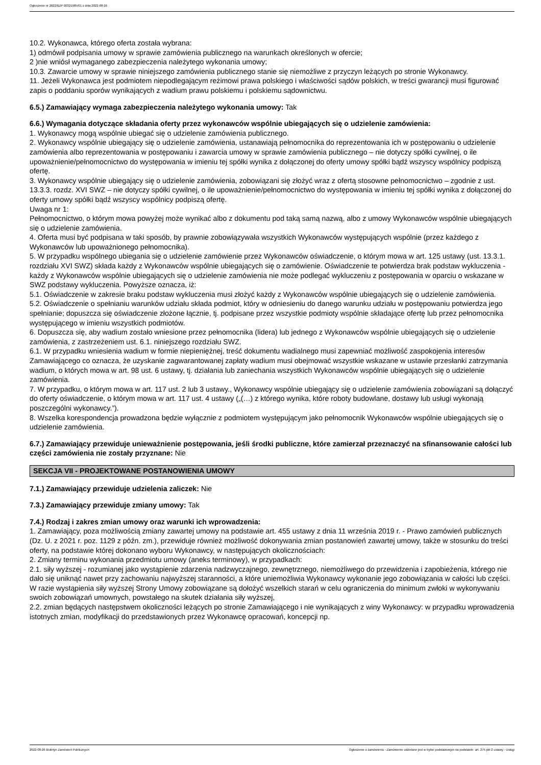Ogłoszenie nr 2022/BZP 00321985/01 z dnia 2022-08-26
10.2. Wykonawca, którego oferta została wybrana:
1) odmówił podpisania umowy w sprawie zamówienia publicznego na warunkach określonych w ofercie;
2 )nie wniósł wymaganego zabezpieczenia należytego wykonania umowy;
10.3. Zawarcie umowy w sprawie niniejszego zamówienia publicznego stanie się niemożliwe z przyczyn leżących po stronie Wykonawcy.
11. Jeżeli Wykonawca jest podmiotem niepodlegającym reżimowi prawa polskiego i właściwości sądów polskich, w treści gwarancji musi figurować zapis o poddaniu sporów wynikających z wadium prawu polskiemu i polskiemu sądownictwu.
6.5.) Zamawiający wymaga zabezpieczenia należytego wykonania umowy: Tak
6.6.) Wymagania dotyczące składania oferty przez wykonawców wspólnie ubiegających się o udzielenie zamówienia:
1. Wykonawcy mogą wspólnie ubiegać się o udzielenie zamówienia publicznego.
2. Wykonawcy wspólnie ubiegający się o udzielenie zamówienia, ustanawiają pełnomocnika do reprezentowania ich w postępowaniu o udzielenie zamówienia albo reprezentowania w postępowaniu i zawarcia umowy w sprawie zamówienia publicznego – nie dotyczy spółki cywilnej, o ile upoważnienie/pełnomocnictwo do występowania w imieniu tej spółki wynika z dołączonej do oferty umowy spółki bądź wszyscy wspólnicy podpiszą ofertę.
3. Wykonawcy wspólnie ubiegający się o udzielenie zamówienia, zobowiązani się złożyć wraz z ofertą stosowne pełnomocnictwo – zgodnie z ust. 13.3.3. rozdz. XVI SWZ – nie dotyczy spółki cywilnej, o ile upoważnienie/pełnomocnictwo do występowania w imieniu tej spółki wynika z dołączonej do oferty umowy spółki bądź wszyscy wspólnicy podpiszą ofertę.
Uwaga nr 1:
Pełnomocnictwo, o którym mowa powyżej może wynikać albo z dokumentu pod taką samą nazwą, albo z umowy Wykonawców wspólnie ubiegających się o udzielenie zamówienia.
4. Oferta musi być podpisana w taki sposób, by prawnie zobowiązywała wszystkich Wykonawców występujących wspólnie (przez każdego z Wykonawców lub upoważnionego pełnomocnika).
5. W przypadku wspólnego ubiegania się o udzielenie zamówienie przez Wykonawców oświadczenie, o którym mowa w art. 125 ustawy (ust. 13.3.1. rozdziału XVI SWZ) składa każdy z Wykonawców wspólnie ubiegających się o zamówienie. Oświadczenie te potwierdza brak podstaw wykluczenia -
każdy z Wykonawców wspólnie ubiegających się o udzielenie zamówienia nie może podlegać wykluczeniu z postępowania w oparciu o wskazane w SWZ podstawy wykluczenia. Powyższe oznacza, iż:
5.1. Oświadczenie w zakresie braku podstaw wykluczenia musi złożyć każdy z Wykonawców wspólnie ubiegających się o udzielenie zamówienia.
5.2. Oświadczenie o spełnianiu warunków udziału składa podmiot, który w odniesieniu do danego warunku udziału w postępowaniu potwierdza jego spełnianie; dopuszcza się oświadczenie złożone łącznie, tj. podpisane przez wszystkie podmioty wspólnie składające ofertę lub przez pełnomocnika występującego w imieniu wszystkich podmiotów.
6. Dopuszcza się, aby wadium zostało wniesione przez pełnomocnika (lidera) lub jednego z Wykonawców wspólnie ubiegających się o udzielenie zamówienia, z zastrzeżeniem ust. 6.1. niniejszego rozdziału SWZ.
6.1. W przypadku wniesienia wadium w formie niepieniężnej, treść dokumentu wadialnego musi zapewniać możliwość zaspokojenia interesów Zamawiającego co oznacza, że uzyskanie zagwarantowanej zapłaty wadium musi obejmować wszystkie wskazane w ustawie przesłanki zatrzymania wadium, o których mowa w art. 98 ust. 6 ustawy, tj. działania lub zaniechania wszystkich Wykonawców wspólnie ubiegających się o udzielenie zamówienia.
7. W przypadku, o którym mowa w art. 117 ust. 2 lub 3 ustawy., Wykonawcy wspólnie ubiegający się o udzielenie zamówienia zobowiązani są dołączyć do oferty oświadczenie, o którym mowa w art. 117 ust. 4 ustawy („(…) z którego wynika, które roboty budowlane, dostawy lub usługi wykonają poszczególni wykonawcy.”).
8. Wszelka korespondencja prowadzona będzie wyłącznie z podmiotem występującym jako pełnomocnik Wykonawców wspólnie ubiegających się o udzielenie zamówienia.
6.7.) Zamawiający przewiduje unieważnienie postępowania, jeśli środki publiczne, które zamierzał przeznaczyć na sfinansowanie całości lub części zamówienia nie zostały przyznane: Nie
SEKCJA VII - PROJEKTOWANE POSTANOWIENIA UMOWY
7.1.) Zamawiający przewiduje udzielenia zaliczek: Nie
7.3.) Zamawiający przewiduje zmiany umowy: Tak
7.4.) Rodzaj i zakres zmian umowy oraz warunki ich wprowadzenia:
1. Zamawiający, poza możliwością zmiany zawartej umowy na podstawie art. 455 ustawy z dnia 11 września 2019 r. - Prawo zamówień publicznych (Dz. U. z 2021 r. poz. 1129 z późn. zm.), przewiduje również możliwość dokonywania zmian postanowień zawartej umowy, także w stosunku do treści oferty, na podstawie której dokonano wyboru Wykonawcy, w następujących okolicznościach:
2. Zmiany terminu wykonania przedmiotu umowy (aneks terminowy), w przypadkach:
2.1. siły wyższej - rozumianej jako wystąpienie zdarzenia nadzwyczajnego, zewnętrznego, niemożliwego do przewidzenia i zapobieżenia, którego nie dało się uniknąć nawet przy zachowaniu najwyższej staranności, a które uniemożliwia Wykonawcy wykonanie jego zobowiązania w całości lub części. W razie wystąpienia siły wyższej Strony Umowy zobowiązane są dołożyć wszelkich starań w celu ograniczenia do minimum zwłoki w wykonywaniu swoich zobowiązań umownych, powstałego na skutek działania siły wyższej,
2.2. zmian będących następstwem okoliczności leżących po stronie Zamawiającego i nie wynikających z winy Wykonawcy: w przypadku wprowadzenia istotnych zmian, modyfikacji do przedstawionych przez Wykonawcę opracowań, koncepcji np.
2022-08-26 Biuletyn Zamówień Publicznych Ogłoszenie o zamówieniu - Zamówienie udzielane jest w trybie podstawowym na podstawie: art. 275 pkt 2 ustawy - Usługi